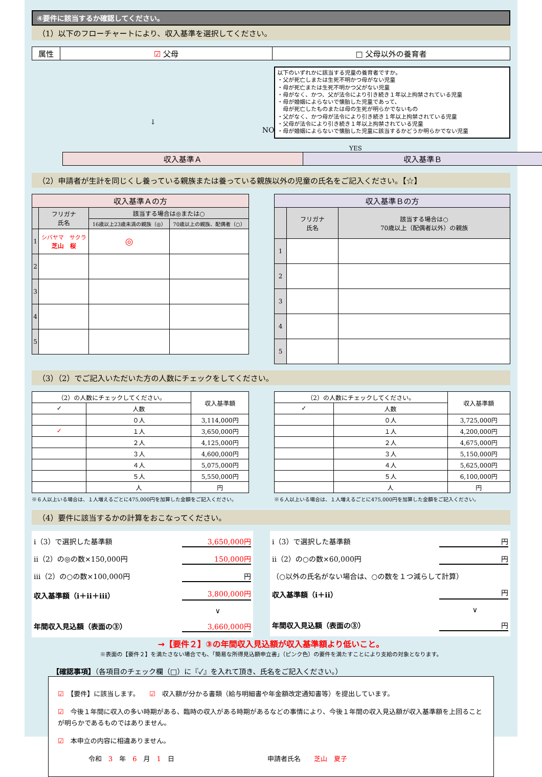④要件に該当するか確認してください。
（1）以下のフローチャートにより、収入基準を選択してください。
| 属性 | ☑ 父母 | □ 父母以外の養育者 |
↓
NO
以下のいずれかに該当する児童の養育者ですか。
・父が死亡しまたは生死不明かつ母がない児童
・母が死亡または生死不明かつ父がない児童
・母がなく、かつ、父が法令により引き続き１年以上拘禁されている児童
・母が婚姻によらないで懐胎した児童であって、
　母が死亡したものまたは母の生死が明らかでないもの
・父がなく、かつ母が法令により引き続き１年以上拘禁されている児童
・父母が法令により引き続き１年以上拘禁されている児童
・母が婚姻によらないで懐胎した児童に該当するかどうか明らかでない児童
YES
| 収入基準Ａ | 収入基準Ｂ |
（2）申請者が生計を同じくし養っている親族または養っている親族以外の児童の氏名をご記入ください。【☆】
| 収入基準Ａの方 | | | |
| --- | --- | --- | --- |
| | フリガナ 氏名 | 該当する場合は◎または○ | |
| | | 16歳以上23歳未満の親族（◎） | 70歳以上の親族、配偶者（○） |
| 1 | シバヤマ サクラ 芝山 桜 | ◎ | |
| 2 | | | |
| 3 | | | |
| 4 | | | |
| 5 | | | |
| 収入基準Ｂの方 | | |
| --- | --- | --- |
| | フリガナ 氏名 | 該当する場合は○ 70歳以上（配偶者以外）の親族 |
| 1 | | |
| 2 | | |
| 3 | | |
| 4 | | |
| 5 | | |
（3）（2）でご記入いただいた方の人数にチェックをしてください。
| （2）の人数にチェックしてください。 | | 収入基準額 |
| ✓ | 人数 | |
| | ０人 | 3,114,000円 |
| ✓ | １人 | 3,650,000円 |
| | ２人 | 4,125,000円 |
| | ３人 | 4,600,000円 |
| | ４人 | 5,075,000円 |
| | ５人 | 5,550,000円 |
| | 人 | 円 |
※６人以上いる場合は、１人増えるごとに475,000円を加算した金額をご記入ください。
| （2）の人数にチェックしてください。 | | 収入基準額 |
| ✓ | 人数 | |
| | ０人 | 3,725,000円 |
| | １人 | 4,200,000円 |
| | ２人 | 4,675,000円 |
| | ３人 | 5,150,000円 |
| | ４人 | 5,625,000円 |
| | ５人 | 6,100,000円 |
| | 人 | 円 |
※６人以上いる場合は、１人増えるごとに475,000円を加算した金額をご記入ください。
（4）要件に該当するかの計算をおこなってください。
ⅰ（3）で選択した基準額 3,650,000円
ⅱ（2）の◎の数×150,000円 150,000円
ⅲ（2）の○の数×100,000円 円
収入基準額（ⅰ＋ⅱ＋ⅲ） 3,800,000円
∨
年間収入見込額（表面の③） 3,660,000円
ⅰ（3）で選択した基準額 円
ⅱ（2）の○の数×60,000円 円
（○以外の氏名がない場合は、○の数を１つ減らして計算）
収入基準額（ⅰ＋ⅱ） 円
∨
年間収入見込額（表面の③） 円
→【要件２】③の年間収入見込額が収入基準額より低いこと。
※表面の【要件２】を満たさない場合でも、「簡易な所得見込額申立書」（ピンク色）の要件を満たすことにより支給の対象となります。
【確認事項】（各項目のチェック欄（□）に『✓』を入れて頂き、氏名をご記入ください。）
☑　【要件】に該当します。　　☑　収入額が分かる書類（給与明細書や年金額改定通知書等）を提出しています。
☑　今後１年間に収入の多い時期がある、臨時の収入がある時期があるなどの事情により、今後１年間の収入見込額が収入基準額を上回ることが明らかであるものではありません。
☑　本申立の内容に相違ありません。
令和　3　年　6　月　1　日　　　　　　　　　　　　　　申請者氏名　　芝山　夏子